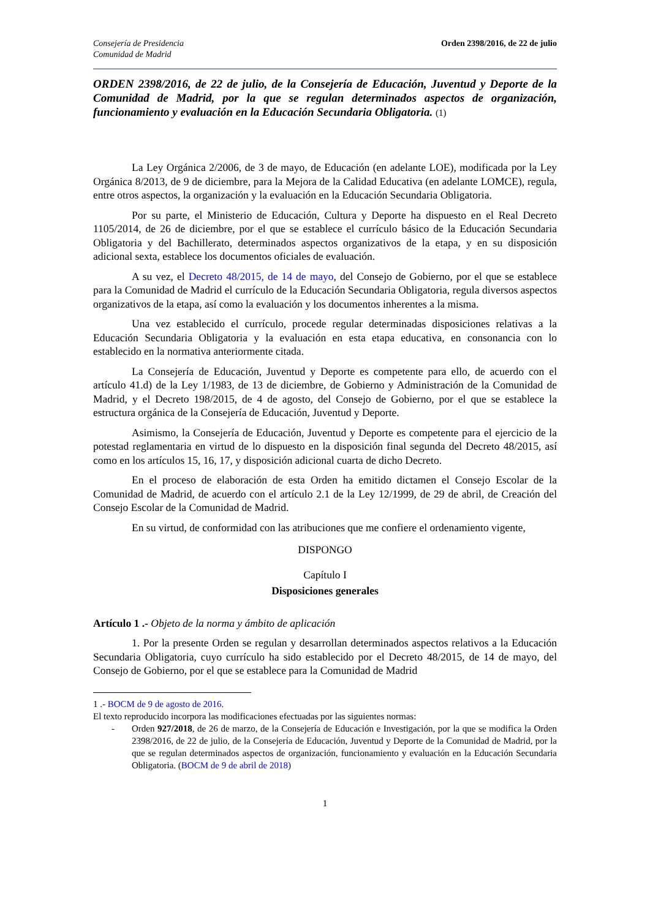Consejería de Presidencia
Comunidad de Madrid
Orden 2398/2016, de 22 de julio
ORDEN 2398/2016, de 22 de julio, de la Consejería de Educación, Juventud y Deporte de la Comunidad de Madrid, por la que se regulan determinados aspectos de organización, funcionamiento y evaluación en la Educación Secundaria Obligatoria. (1)
La Ley Orgánica 2/2006, de 3 de mayo, de Educación (en adelante LOE), modificada por la Ley Orgánica 8/2013, de 9 de diciembre, para la Mejora de la Calidad Educativa (en adelante LOMCE), regula, entre otros aspectos, la organización y la evaluación en la Educación Secundaria Obligatoria.
Por su parte, el Ministerio de Educación, Cultura y Deporte ha dispuesto en el Real Decreto 1105/2014, de 26 de diciembre, por el que se establece el currículo básico de la Educación Secundaria Obligatoria y del Bachillerato, determinados aspectos organizativos de la etapa, y en su disposición adicional sexta, establece los documentos oficiales de evaluación.
A su vez, el Decreto 48/2015, de 14 de mayo, del Consejo de Gobierno, por el que se establece para la Comunidad de Madrid el currículo de la Educación Secundaria Obligatoria, regula diversos aspectos organizativos de la etapa, así como la evaluación y los documentos inherentes a la misma.
Una vez establecido el currículo, procede regular determinadas disposiciones relativas a la Educación Secundaria Obligatoria y la evaluación en esta etapa educativa, en consonancia con lo establecido en la normativa anteriormente citada.
La Consejería de Educación, Juventud y Deporte es competente para ello, de acuerdo con el artículo 41.d) de la Ley 1/1983, de 13 de diciembre, de Gobierno y Administración de la Comunidad de Madrid, y el Decreto 198/2015, de 4 de agosto, del Consejo de Gobierno, por el que se establece la estructura orgánica de la Consejería de Educación, Juventud y Deporte.
Asimismo, la Consejería de Educación, Juventud y Deporte es competente para el ejercicio de la potestad reglamentaria en virtud de lo dispuesto en la disposición final segunda del Decreto 48/2015, así como en los artículos 15, 16, 17, y disposición adicional cuarta de dicho Decreto.
En el proceso de elaboración de esta Orden ha emitido dictamen el Consejo Escolar de la Comunidad de Madrid, de acuerdo con el artículo 2.1 de la Ley 12/1999, de 29 de abril, de Creación del Consejo Escolar de la Comunidad de Madrid.
En su virtud, de conformidad con las atribuciones que me confiere el ordenamiento vigente,
DISPONGO
Capítulo I
Disposiciones generales
Artículo 1 .- Objeto de la norma y ámbito de aplicación
1. Por la presente Orden se regulan y desarrollan determinados aspectos relativos a la Educación Secundaria Obligatoria, cuyo currículo ha sido establecido por el Decreto 48/2015, de 14 de mayo, del Consejo de Gobierno, por el que se establece para la Comunidad de Madrid
1 .- BOCM de 9 de agosto de 2016.
El texto reproducido incorpora las modificaciones efectuadas por las siguientes normas:
- Orden 927/2018, de 26 de marzo, de la Consejería de Educación e Investigación, por la que se modifica la Orden 2398/2016, de 22 de julio, de la Consejería de Educación, Juventud y Deporte de la Comunidad de Madrid, por la que se regulan determinados aspectos de organización, funcionamiento y evaluación en la Educación Secundaria Obligatoria. (BOCM de 9 de abril de 2018)
1